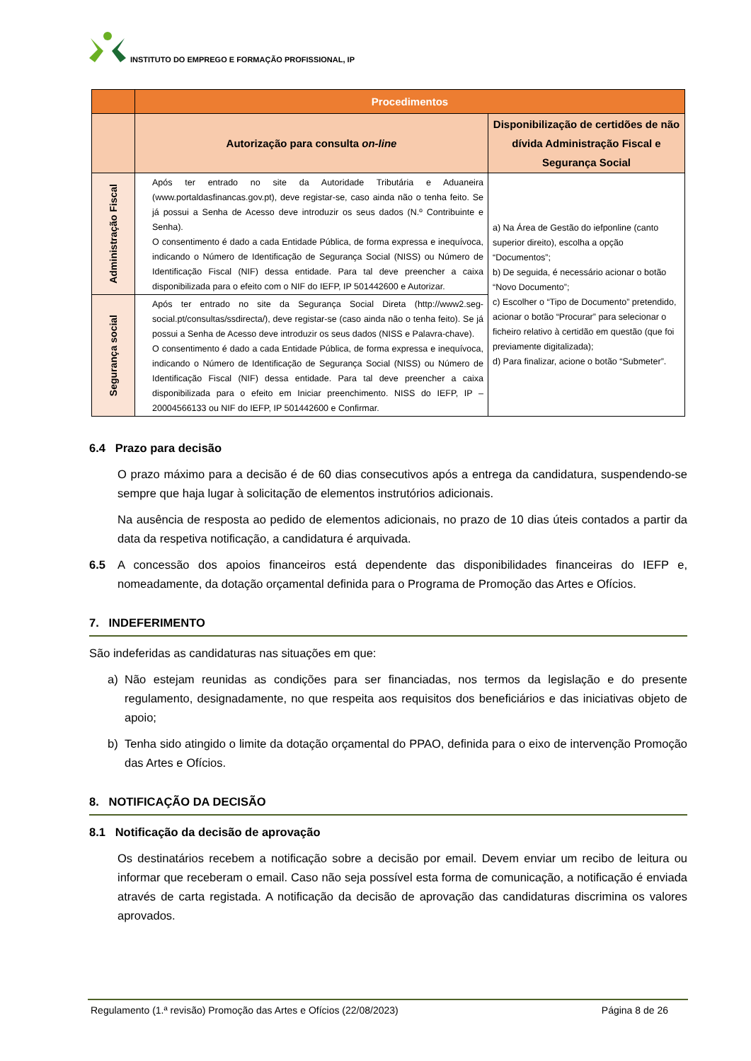INSTITUTO DO EMPREGO E FORMAÇÃO PROFISSIONAL, IP
| | Procedimentos | |
| --- | --- | --- |
| | Autorização para consulta on-line | Disponibilização de certidões de não dívida Administração Fiscal e Segurança Social |
| Administração Fiscal | Após ter entrado no site da Autoridade Tributária e Aduaneira (www.portaldasfinancas.gov.pt), deve registar-se, caso ainda não o tenha feito. Se já possui a Senha de Acesso deve introduzir os seus dados (N.º Contribuinte e Senha). O consentimento é dado a cada Entidade Pública, de forma expressa e inequívoca, indicando o Número de Identificação de Segurança Social (NISS) ou Número de Identificação Fiscal (NIF) dessa entidade. Para tal deve preencher a caixa disponibilizada para o efeito com o NIF do IEFP, IP 501442600 e Autorizar. | a) Na Área de Gestão do iefponline (canto superior direito), escolha a opção “Documentos”; b) De seguida, é necessário acionar o botão “Novo Documento”; c) Escolher o “Tipo de Documento” pretendido, acionar o botão “Procurar” para selecionar o ficheiro relativo à certidão em questão (que foi previamente digitalizada); d) Para finalizar, acione o botão “Submeter”. |
| Segurança social | Após ter entrado no site da Segurança Social Direta (http://www2.seg-social.pt/consultas/ssdirecta/), deve registar-se (caso ainda não o tenha feito). Se já possui a Senha de Acesso deve introduzir os seus dados (NISS e Palavra-chave). O consentimento é dado a cada Entidade Pública, de forma expressa e inequívoca, indicando o Número de Identificação de Segurança Social (NISS) ou Número de Identificação Fiscal (NIF) dessa entidade. Para tal deve preencher a caixa disponibilizada para o efeito em Iniciar preenchimento. NISS do IEFP, IP – 20004566133 ou NIF do IEFP, IP 501442600 e Confirmar. | |
6.4 Prazo para decisão
O prazo máximo para a decisão é de 60 dias consecutivos após a entrega da candidatura, suspendendo-se sempre que haja lugar à solicitação de elementos instrutórios adicionais.
Na ausência de resposta ao pedido de elementos adicionais, no prazo de 10 dias úteis contados a partir da data da respetiva notificação, a candidatura é arquivada.
6.5 A concessão dos apoios financeiros está dependente das disponibilidades financeiras do IEFP e, nomeadamente, da dotação orçamental definida para o Programa de Promoção das Artes e Ofícios.
7. INDEFERIMENTO
São indeferidas as candidaturas nas situações em que:
a) Não estejam reunidas as condições para ser financiadas, nos termos da legislação e do presente regulamento, designadamente, no que respeita aos requisitos dos beneficiários e das iniciativas objeto de apoio;
b) Tenha sido atingido o limite da dotação orçamental do PPAO, definida para o eixo de intervenção Promoção das Artes e Ofícios.
8. NOTIFICAÇÃO DA DECISÃO
8.1 Notificação da decisão de aprovação
Os destinatários recebem a notificação sobre a decisão por email. Devem enviar um recibo de leitura ou informar que receberam o email. Caso não seja possível esta forma de comunicação, a notificação é enviada através de carta registada. A notificação da decisão de aprovação das candidaturas discrimina os valores aprovados.
Regulamento (1.ª revisão) Promoção das Artes e Ofícios (22/08/2023) Página 8 de 26